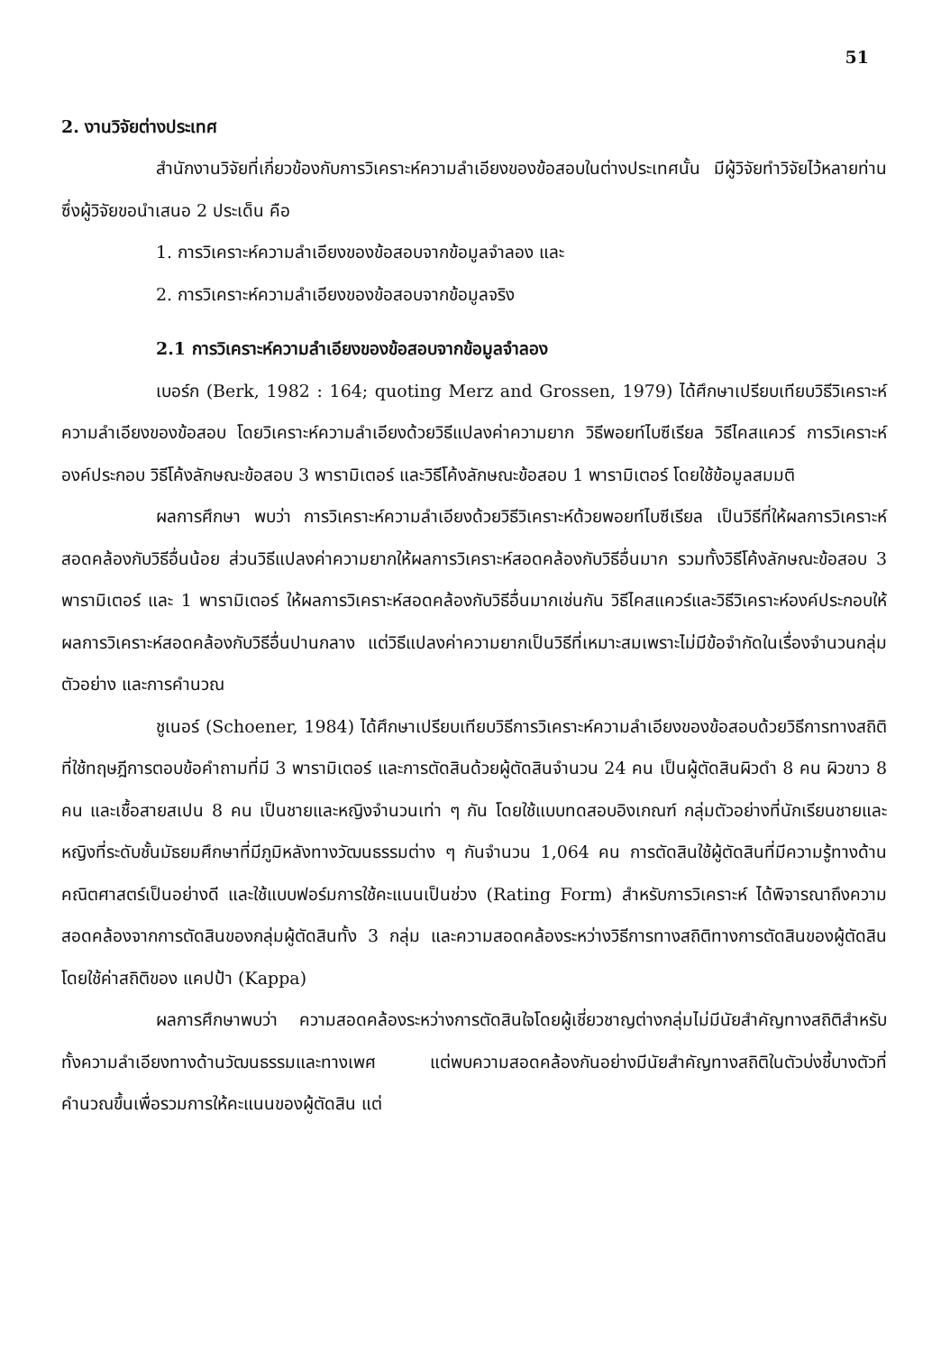51
2. งานวิจัยต่างประเทศ
สำนักงานวิจัยที่เกี่ยวข้องกับการวิเคราะห์ความลำเอียงของข้อสอบในต่างประเทศนั้น มีผู้วิจัยทำวิจัยไว้หลายท่าน ซึ่งผู้วิจัยขอนำเสนอ 2 ประเด็น คือ
1. การวิเคราะห์ความลำเอียงของข้อสอบจากข้อมูลจำลอง และ
2. การวิเคราะห์ความลำเอียงของข้อสอบจากข้อมูลจริง
2.1 การวิเคราะห์ความลำเอียงของข้อสอบจากข้อมูลจำลอง
เบอร์ก (Berk, 1982 : 164; quoting Merz and Grossen, 1979) ได้ศึกษาเปรียบเทียบวิธีวิเคราะห์ความลำเอียงของข้อสอบ โดยวิเคราะห์ความลำเอียงด้วยวิธีแปลงค่าความยาก วิธีพอยท์ไบซีเรียล วิธีไคสแควร์ การวิเคราะห์องค์ประกอบ วิธีโค้งลักษณะข้อสอบ 3 พารามิเตอร์ และวิธีโค้งลักษณะข้อสอบ 1 พารามิเตอร์ โดยใช้ข้อมูลสมมติ
ผลการศึกษา พบว่า การวิเคราะห์ความลำเอียงด้วยวิธีวิเคราะห์ด้วยพอยท์ไบซีเรียล เป็นวิธีที่ให้ผลการวิเคราะห์สอดคล้องกับวิธีอื่นน้อย ส่วนวิธีแปลงค่าความยากให้ผลการวิเคราะห์สอดคล้องกับวิธีอื่นมาก รวมทั้งวิธีโค้งลักษณะข้อสอบ 3 พารามิเตอร์ และ 1 พารามิเตอร์ ให้ผลการวิเคราะห์สอดคล้องกับวิธีอื่นมากเช่นกัน วิธีไคสแควร์และวิธีวิเคราะห์องค์ประกอบให้ผลการวิเคราะห์สอดคล้องกับวิธีอื่นปานกลาง แต่วิธีแปลงค่าความยากเป็นวิธีที่เหมาะสมเพราะไม่มีข้อจำกัดในเรื่องจำนวนกลุ่มตัวอย่าง และการคำนวณ
ชูเนอร์ (Schoener, 1984) ได้ศึกษาเปรียบเทียบวิธีการวิเคราะห์ความลำเอียงของข้อสอบด้วยวิธีการทางสถิติที่ใช้ทฤษฎีการตอบข้อคำถามที่มี 3 พารามิเตอร์ และการตัดสินด้วยผู้ตัดสินจำนวน 24 คน เป็นผู้ตัดสินผิวดำ 8 คน ผิวขาว 8 คน และเชื้อสายสเปน 8 คน เป็นชายและหญิงจำนวนเท่า ๆ กัน โดยใช้แบบทดสอบอิงเกณฑ์ กลุ่มตัวอย่างที่นักเรียนชายและหญิงที่ระดับชั้นมัธยมศึกษาที่มีภูมิหลังทางวัฒนธรรมต่าง ๆ กันจำนวน 1,064 คน การตัดสินใช้ผู้ตัดสินที่มีความรู้ทางด้านคณิตศาสตร์เป็นอย่างดี และใช้แบบฟอร์มการใช้คะแนนเป็นช่วง (Rating Form) สำหรับการวิเคราะห์ ได้พิจารณาถึงความสอดคล้องจากการตัดสินของกลุ่มผู้ตัดสินทั้ง 3 กลุ่ม และความสอดคล้องระหว่างวิธีการทางสถิติทางการตัดสินของผู้ตัดสิน โดยใช้ค่าสถิติของ แคปป้า (Kappa)
ผลการศึกษาพบว่า ความสอดคล้องระหว่างการตัดสินใจโดยผู้เชี่ยวชาญต่างกลุ่มไม่มีนัยสำคัญทางสถิติสำหรับทั้งความลำเอียงทางด้านวัฒนธรรมและทางเพศ แต่พบความสอดคล้องกันอย่างมีนัยสำคัญทางสถิติในตัวบ่งชี้บางตัวที่คำนวณขึ้นเพื่อรวมการให้คะแนนของผู้ตัดสิน แต่